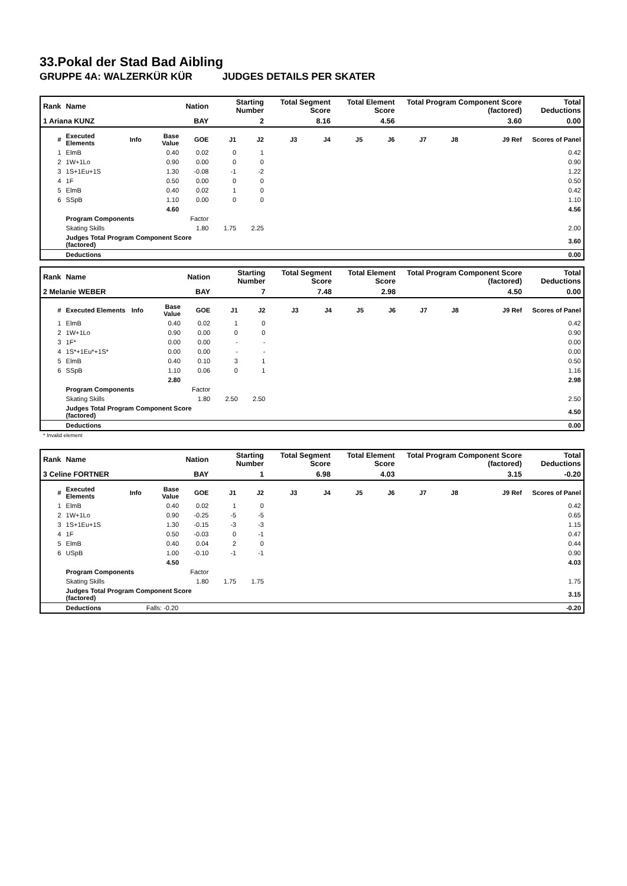33.Pokal der Stad Bad Aibling
GRUPPE 4A: WALZERKÜR KÜR JUDGES DETAILS PER SKATER
| Rank | Name | | | Nation | Starting Number | | Total Segment Score | | Total Element Score | | Total Program Component Score (factored) | | | Total Deductions |
| --- | --- | --- | --- | --- | --- | --- | --- | --- | --- | --- | --- | --- | --- | --- |
| 1 Ariana KUNZ | | | | BAY | 2 | | 8.16 | | 4.56 | | 3.60 | | | 0.00 |
| # | Executed Elements | Info | Base Value | GOE | J1 | J2 | J3 | J4 | J5 | J6 | J7 | J8 | J9 Ref | Scores of Panel |
| 1 | ElmB | | 0.40 | 0.02 | 0 | 1 | | | | | | | | 0.42 |
| 2 | 1W+1Lo | | 0.90 | 0.00 | 0 | 0 | | | | | | | | 0.90 |
| 3 | 1S+1Eu+1S | | 1.30 | -0.08 | -1 | -2 | | | | | | | | 1.22 |
| 4 | 1F | | 0.50 | 0.00 | 0 | 0 | | | | | | | | 0.50 |
| 5 | ElmB | | 0.40 | 0.02 | 1 | 0 | | | | | | | | 0.42 |
| 6 | SSpB | | 1.10 | 0.00 | 0 | 0 | | | | | | | | 1.10 |
| | | | 4.60 | | | | | | | | | | | 4.56 |
| | Program Components | | | Factor | | | | | | | | | | |
| | Skating Skills | | | 1.80 | 1.75 | 2.25 | | | | | | | | 2.00 |
| | Judges Total Program Component Score (factored) | | | | | | | | | | | | | 3.60 |
| | Deductions | | | | | | | | | | | | | 0.00 |
| Rank | Name | | | Nation | Starting Number | | Total Segment Score | | Total Element Score | | Total Program Component Score (factored) | | | Total Deductions |
| --- | --- | --- | --- | --- | --- | --- | --- | --- | --- | --- | --- | --- | --- | --- |
| 2 Melanie WEBER | | | | BAY | 7 | | 7.48 | | 2.98 | | 4.50 | | | 0.00 |
| # | Executed Elements | Info | Base Value | GOE | J1 | J2 | J3 | J4 | J5 | J6 | J7 | J8 | J9 Ref | Scores of Panel |
| 1 | ElmB | | 0.40 | 0.02 | 1 | 0 | | | | | | | | 0.42 |
| 2 | 1W+1Lo | | 0.90 | 0.00 | 0 | 0 | | | | | | | | 0.90 |
| 3 | 1F* | | 0.00 | 0.00 | - | - | | | | | | | | 0.00 |
| 4 | 1S*+1Eu*+1S* | | 0.00 | 0.00 | - | - | | | | | | | | 0.00 |
| 5 | ElmB | | 0.40 | 0.10 | 3 | 1 | | | | | | | | 0.50 |
| 6 | SSpB | | 1.10 | 0.06 | 0 | 1 | | | | | | | | 1.16 |
| | | | 2.80 | | | | | | | | | | | 2.98 |
| | Program Components | | | Factor | | | | | | | | | | |
| | Skating Skills | | | 1.80 | 2.50 | 2.50 | | | | | | | | 2.50 |
| | Judges Total Program Component Score (factored) | | | | | | | | | | | | | 4.50 |
| | Deductions | | | | | | | | | | | | | 0.00 |
* Invalid element
| Rank | Name | | | Nation | Starting Number | | Total Segment Score | | Total Element Score | | Total Program Component Score (factored) | | | Total Deductions |
| --- | --- | --- | --- | --- | --- | --- | --- | --- | --- | --- | --- | --- | --- | --- |
| 3 Celine FORTNER | | | | BAY | 1 | | 6.98 | | 4.03 | | 3.15 | | | -0.20 |
| # | Executed Elements | Info | Base Value | GOE | J1 | J2 | J3 | J4 | J5 | J6 | J7 | J8 | J9 Ref | Scores of Panel |
| 1 | ElmB | | 0.40 | 0.02 | 1 | 0 | | | | | | | | 0.42 |
| 2 | 1W+1Lo | | 0.90 | -0.25 | -5 | -5 | | | | | | | | 0.65 |
| 3 | 1S+1Eu+1S | | 1.30 | -0.15 | -3 | -3 | | | | | | | | 1.15 |
| 4 | 1F | | 0.50 | -0.03 | 0 | -1 | | | | | | | | 0.47 |
| 5 | ElmB | | 0.40 | 0.04 | 2 | 0 | | | | | | | | 0.44 |
| 6 | USpB | | 1.00 | -0.10 | -1 | -1 | | | | | | | | 0.90 |
| | | | 4.50 | | | | | | | | | | | 4.03 |
| | Program Components | | | Factor | | | | | | | | | | |
| | Skating Skills | | | 1.80 | 1.75 | 1.75 | | | | | | | | 1.75 |
| | Judges Total Program Component Score (factored) | | | | | | | | | | | | | 3.15 |
| | Deductions | | Falls: -0.20 | | | | | | | | | | | -0.20 |